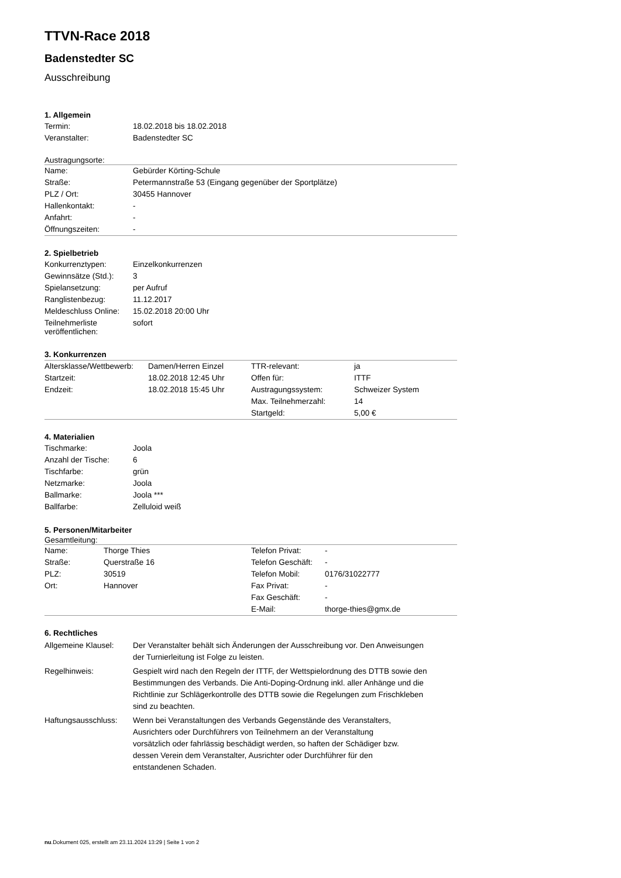TTVN-Race 2018
Badenstedter SC
Ausschreibung
1. Allgemein
| Termin: | 18.02.2018 bis 18.02.2018 |
| Veranstalter: | Badenstedter SC |
Austragungsorte:
| Name: | Gebürder Körting-Schule |
| Straße: | Petermannstraße 53 (Eingang gegenüber der Sportplätze) |
| PLZ / Ort: | 30455 Hannover |
| Hallenkontakt: | - |
| Anfahrt: | - |
| Öffnungszeiten: | - |
2. Spielbetrieb
| Konkurrenztypen: | Einzelkonkurrenzen |
| Gewinnsätze (Std.): | 3 |
| Spielansetzung: | per Aufruf |
| Ranglistenbezug: | 11.12.2017 |
| Meldeschluss Online: | 15.02.2018 20:00 Uhr |
| Teilnehmerliste veröffentlichen: | sofort |
3. Konkurrenzen
| Altersklasse/Wettbewerb: | Damen/Herren Einzel | TTR-relevant: | ja |
| Startzeit: | 18.02.2018 12:45 Uhr | Offen für: | ITTF |
| Endzeit: | 18.02.2018 15:45 Uhr | Austragungssystem: | Schweizer System |
| | | Max. Teilnehmerzahl: | 14 |
| | | Startgeld: | 5,00 € |
4. Materialien
| Tischmarke: | Joola |
| Anzahl der Tische: | 6 |
| Tischfarbe: | grün |
| Netzmarke: | Joola |
| Ballmarke: | Joola *** |
| Ballfarbe: | Zelluloid weiß |
5. Personen/Mitarbeiter
Gesamtleitung:
| Name: | Thorge Thies | Telefon Privat: | - |
| Straße: | Querstraße 16 | Telefon Geschäft: | - |
| PLZ: | 30519 | Telefon Mobil: | 0176/31022777 |
| Ort: | Hannover | Fax Privat: | - |
| | | Fax Geschäft: | - |
| | | E-Mail: | thorge-thies@gmx.de |
6. Rechtliches
| Allgemeine Klausel: | Der Veranstalter behält sich Änderungen der Ausschreibung vor. Den Anweisungen der Turnierleitung ist Folge zu leisten. |
| Regelhinweis: | Gespielt wird nach den Regeln der ITTF, der Wettspielordnung des DTTB sowie den Bestimmungen des Verbands. Die Anti-Doping-Ordnung inkl. aller Anhänge und die Richtlinie zur Schlägerkontrolle des DTTB sowie die Regelungen zum Frischkleben sind zu beachten. |
| Haftungsausschluss: | Wenn bei Veranstaltungen des Verbands Gegenstände des Veranstalters, Ausrichters oder Durchführers von Teilnehmern an der Veranstaltung vorsätzlich oder fahrlässig beschädigt werden, so haften der Schädiger bzw. dessen Verein dem Veranstalter, Ausrichter oder Durchführer für den entstandenen Schaden. |
nu.Dokument 025, erstellt am 23.11.2024 13:29 | Seite 1 von 2